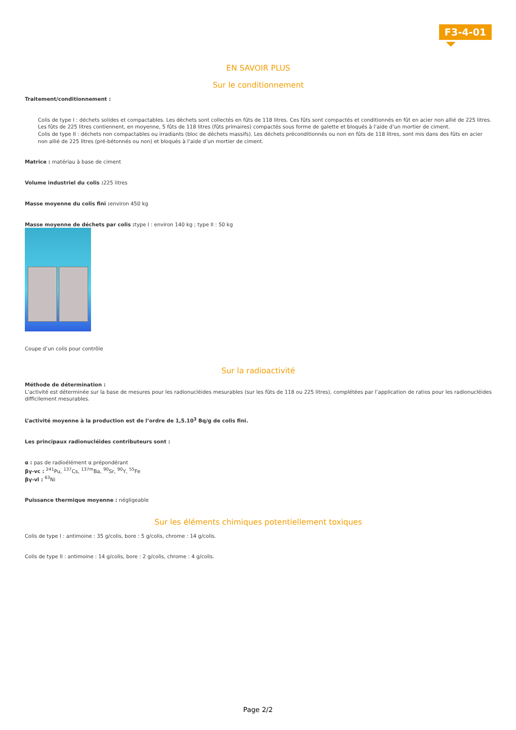F3-4-01
EN SAVOIR PLUS
Sur le conditionnement
Traitement/conditionnement :
Colis de type I : déchets solides et compactables. Les déchets sont collectés en fûts de 118 litres. Ces fûts sont compactés et conditionnés en fût en acier non allié de 225 litres. Les fûts de 225 litres contiennent, en moyenne, 5 fûts de 118 litres (fûts primaires) compactés sous forme de galette et bloqués à l’aide d’un mortier de ciment.
Colis de type II : déchets non compactables ou irradiants (bloc de déchets massifs). Les déchets préconditionnés ou non en fûts de 118 litres, sont mis dans des fûts en acier non allié de 225 litres (pré-bétonnés ou non) et bloqués à l’aide d’un mortier de ciment.
Matrice : matériau à base de ciment
Volume industriel du colis : 225 litres
Masse moyenne du colis fini : environ 450 kg
Masse moyenne de déchets par colis : type I : environ 140 kg ; type II : 50 kg
Coupe d’un colis pour contrôle
Sur la radioactivité
Méthode de détermination :
L’activité est déterminée sur la base de mesures pour les radionucléides mesurables (sur les fûts de 118 ou 225 litres), complétées par l’application de ratios pour les radionucléides difficilement mesurables.
L’activité moyenne à la production est de l’ordre de 1,5.10<sup>3</sup> Bq/g de colis fini.
Les principaux radionucléides contributeurs sont :
α : pas de radioélément α prépondérant
βγ-vc : <sup>241</sup>Pu, <sup>137</sup>Cs, <sup>137m</sup>Ba, <sup>90</sup>Sr, <sup>90</sup>Y, <sup>55</sup>Fe
βγ-vl : <sup>63</sup>Ni
Puissance thermique moyenne : négligeable
Sur les éléments chimiques potentiellement toxiques
Colis de type I : antimoine : 35 g/colis, bore : 5 g/colis, chrome : 14 g/colis.
Colis de type II : antimoine : 14 g/colis, bore : 2 g/colis, chrome : 4 g/colis.
Page 2/2